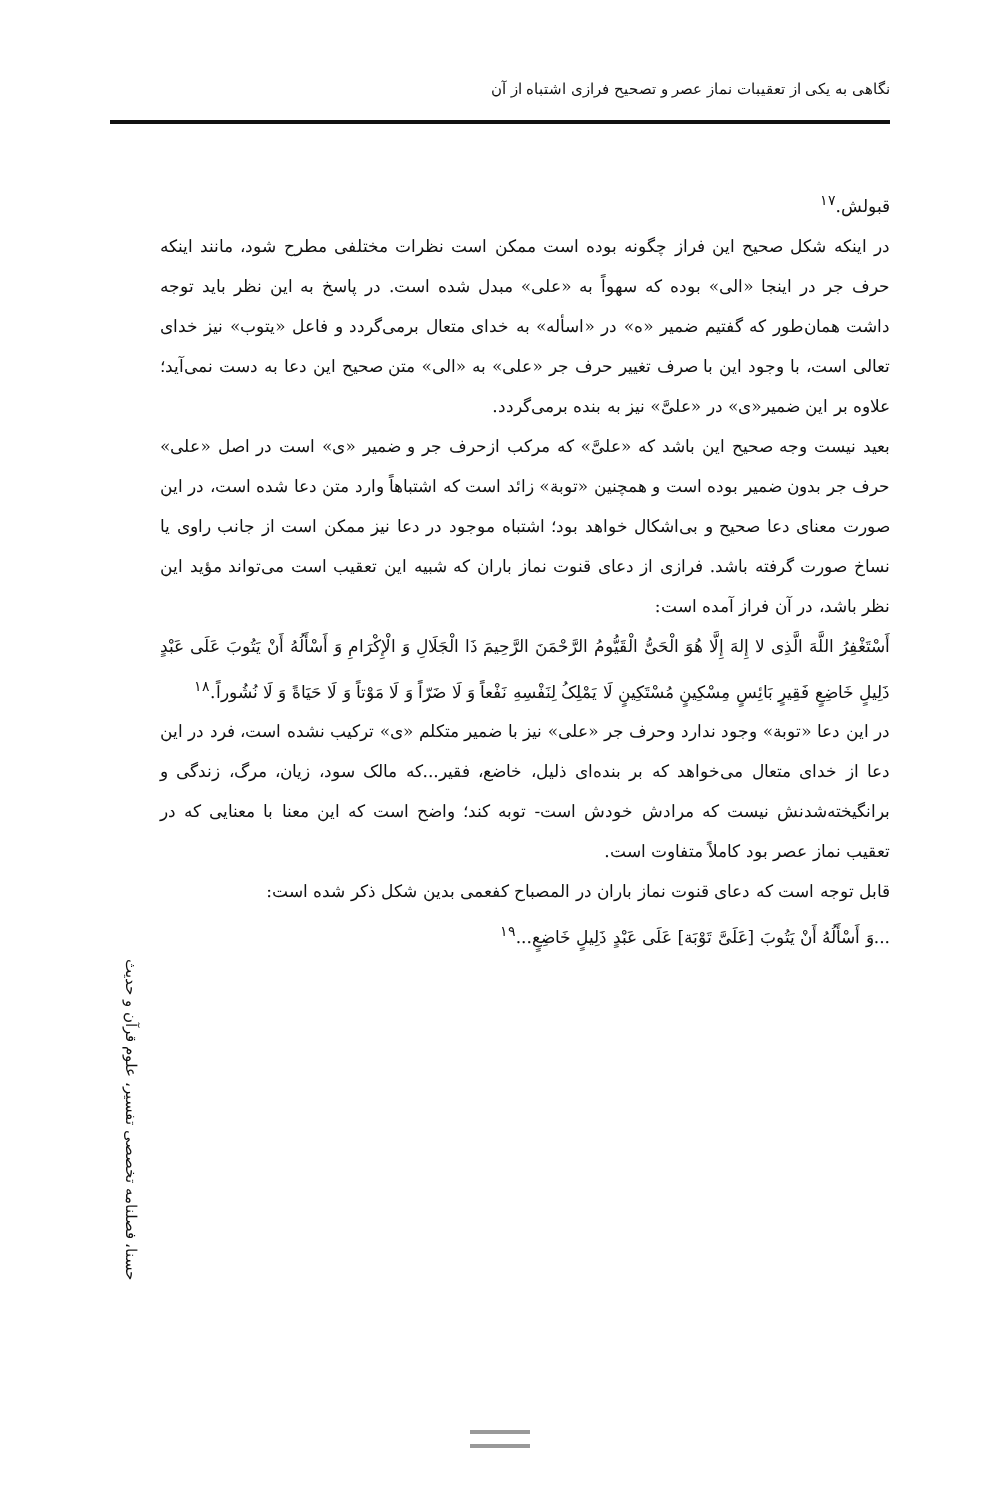نگاهی به یکی از تعقیبات نماز عصر و تصحیح فرازی اشتباه از آن
قبولش.<sup>۱۷</sup>
در اینکه شکل صحیح این فراز چگونه بوده است ممکن است نظرات مختلفی مطرح شود، مانند اینکه حرف جر در اینجا «الی» بوده که سهواً به «علی» مبدل شده است. در پاسخ به این نظر باید توجه داشت همان‌طور که گفتیم ضمیر «ه» در «اسأله» به خدای متعال برمی‌گردد و فاعل «یتوب» نیز خدای تعالی است، با وجود این با صرف تغییر حرف جر «علی» به «الی» متن صحیح این دعا به دست نمی‌آید؛ علاوه بر این ضمیر«ی» در «علیَّ» نیز به بنده برمی‌گردد.
بعید نیست وجه صحیح این باشد که «علیَّ» که مرکب ازحرف جر و ضمیر «ی» است در اصل «علی» حرف جر بدون ضمیر بوده است و همچنین «توبة» زائد است که اشتباهاً وارد متن دعا شده است، در این صورت معنای دعا صحیح و بی‌اشکال خواهد بود؛ اشتباه موجود در دعا نیز ممکن است از جانب راوی یا نساخ صورت گرفته باشد. فرازی از دعای قنوت نماز باران که شبیه این تعقیب است می‌تواند مؤید این نظر باشد، در آن فراز آمده است:
أَسْتَغْفِرُ اللَّهَ الَّذِی لا إِلهَ إِلَّا هُوَ الْحَیُّ الْقَیُّومُ الرَّحْمَنَ الرَّحِیمَ ذَا الْجَلَالِ وَ الْإِکْرَامِ وَ أَسْأَلُهُ أَنْ یَتُوبَ عَلَی عَبْدٍ ذَلِیلٍ خَاضِعٍ فَقِیرٍ بَائِسٍ مِسْکِینٍ مُسْتَکِینٍ لَا یَمْلِکُ لِنَفْسِهِ نَفْعاً وَ لَا ضَرّاً وَ لَا مَوْتاً وَ لَا حَیَاةً وَ لَا نُشُوراً.<sup>۱۸</sup>
در این دعا «توبة» وجود ندارد وحرف جر «علی» نیز با ضمیر متکلم «ی» ترکیب نشده است، فرد در این دعا از خدای متعال می‌خواهد که بر بنده‌ای ذلیل، خاضع، فقیر...که مالک سود، زیان، مرگ، زندگی و برانگیخته‌شدنش نیست که مرادش خودش است- توبه کند؛ واضح است که این معنا با معنایی که در تعقیب نماز عصر بود کاملاً متفاوت است.
قابل توجه است که دعای قنوت نماز باران در المصباح کفعمی بدین شکل ذکر شده است:
...وَ أَسْأَلُهُ أَنْ یَتُوبَ [عَلَیَّ تَوْبَة] عَلَی عَبْدٍ ذَلِیلٍ خَاضِعٍ...<sup>۱۹</sup>
حسنا، فصلنامه تخصصی تفسیر، علوم قرآن و حدیث